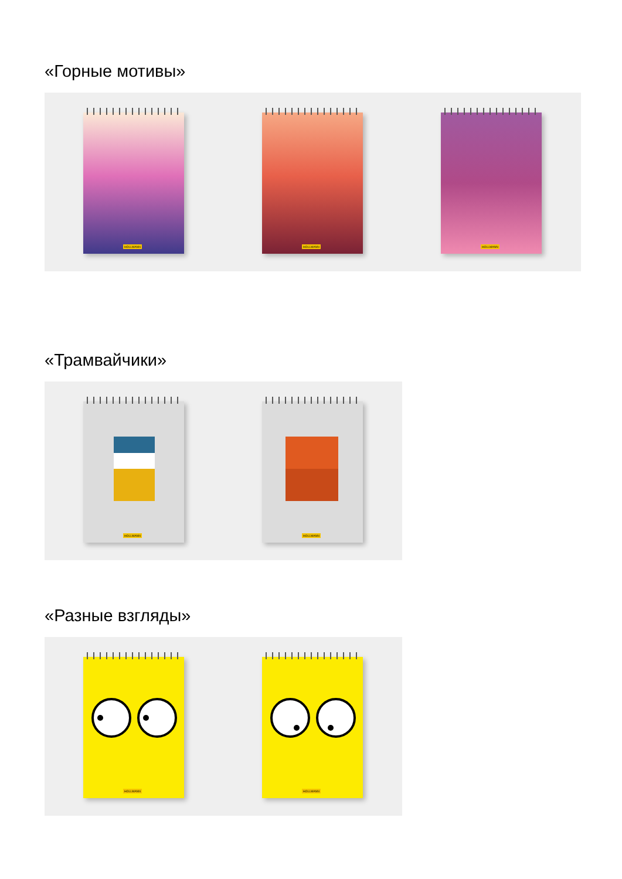«Горные мотивы»
HOLLMANN
HOLLMANN
HOLLMANN
«Трамвайчики»
HOLLMANN
HOLLMANN
«Разные взгляды»
HOLLMANN
HOLLMANN